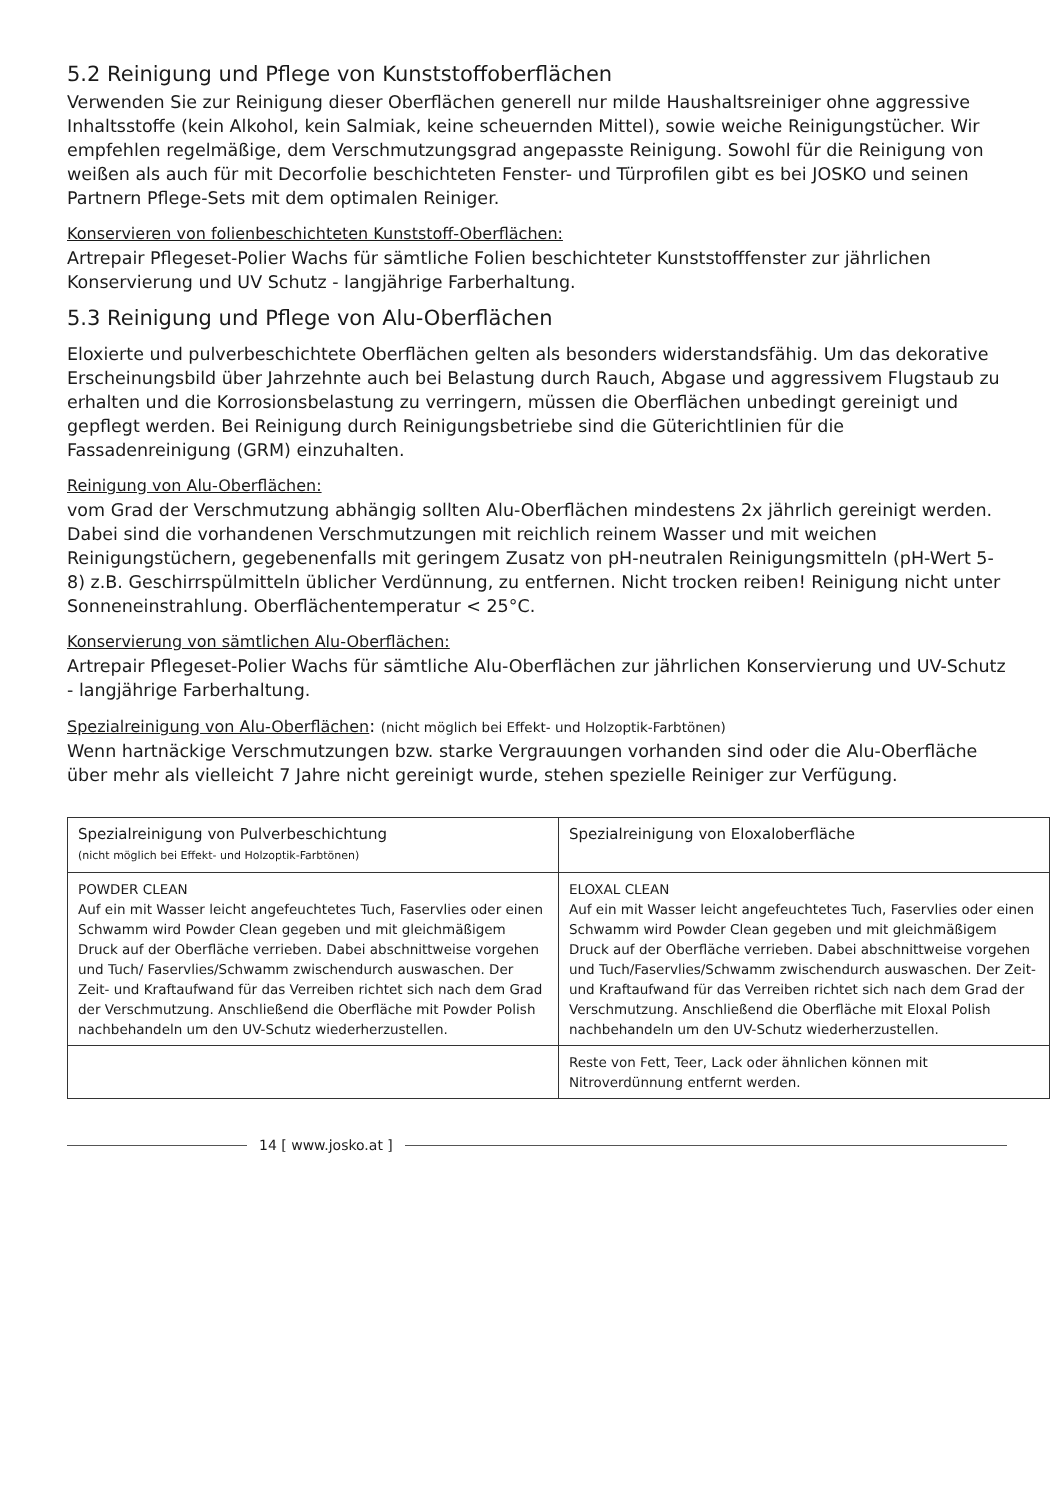5.2 Reinigung und Pflege von Kunststoffoberflächen
Verwenden Sie zur Reinigung dieser Oberflächen generell nur milde Haushaltsreiniger ohne aggressive Inhaltsstoffe (kein Alkohol, kein Salmiak, keine scheuernden Mittel), sowie weiche Reinigungstücher. Wir empfehlen regelmäßige, dem Verschmutzungsgrad angepasste Reinigung. Sowohl für die Reinigung von weißen als auch für mit Decorfolie beschichteten Fenster- und Türprofilen gibt es bei JOSKO und seinen Partnern Pflege-Sets mit dem optimalen Reiniger.
Konservieren von folienbeschichteten Kunststoff-Oberflächen:
Artrepair Pflegeset-Polier Wachs für sämtliche Folien beschichteter Kunststofffenster zur jährlichen Konservierung und UV Schutz - langjährige Farberhaltung.
5.3 Reinigung und Pflege von Alu-Oberflächen
Eloxierte und pulverbeschichtete Oberflächen gelten als besonders widerstandsfähig. Um das dekorative Erscheinungsbild über Jahrzehnte auch bei Belastung durch Rauch, Abgase und aggressivem Flugstaub zu erhalten und die Korrosionsbelastung zu verringern, müssen die Oberflächen unbedingt gereinigt und gepflegt werden. Bei Reinigung durch Reinigungsbetriebe sind die Güterichtlinien für die Fassadenreinigung (GRM) einzuhalten.
Reinigung von Alu-Oberflächen:
vom Grad der Verschmutzung abhängig sollten Alu-Oberflächen mindestens 2x jährlich gereinigt werden. Dabei sind die vorhandenen Verschmutzungen mit reichlich reinem Wasser und mit weichen Reinigungstüchern, gegebenenfalls mit geringem Zusatz von pH-neutralen Reinigungsmitteln (pH-Wert 5-8) z.B. Geschirrspülmitteln üblicher Verdünnung, zu entfernen. Nicht trocken reiben! Reinigung nicht unter Sonneneinstrahlung. Oberflächentemperatur < 25°C.
Konservierung von sämtlichen Alu-Oberflächen:
Artrepair Pflegeset-Polier Wachs für sämtliche Alu-Oberflächen zur jährlichen Konservierung und UV-Schutz - langjährige Farberhaltung.
Spezialreinigung von Alu-Oberflächen: (nicht möglich bei Effekt- und Holzoptik-Farbtönen)
Wenn hartnäckige Verschmutzungen bzw. starke Vergrauungen vorhanden sind oder die Alu-Oberfläche über mehr als vielleicht 7 Jahre nicht gereinigt wurde, stehen spezielle Reiniger zur Verfügung.
| Spezialreinigung von Pulverbeschichtung (nicht möglich bei Effekt- und Holzoptik-Farbtönen) | Spezialreinigung von Eloxaloberfläche |
| POWDER CLEAN Auf ein mit Wasser leicht angefeuchtetes Tuch, Faservlies oder einen Schwamm wird Powder Clean gegeben und mit gleichmäßigem Druck auf der Oberfläche verrieben. Dabei abschnittweise vorgehen und Tuch/ Faservlies/Schwamm zwischendurch auswaschen. Der Zeit- und Kraftaufwand für das Verreiben richtet sich nach dem Grad der Verschmutzung. Anschließend die Oberfläche mit Powder Polish nachbehandeln um den UV-Schutz wiederherzustellen. | ELOXAL CLEAN Auf ein mit Wasser leicht angefeuchtetes Tuch, Faservlies oder einen Schwamm wird Powder Clean gegeben und mit gleichmäßigem Druck auf der Oberfläche verrieben. Dabei abschnittweise vorgehen und Tuch/Faservlies/Schwamm zwischendurch auswaschen. Der Zeit- und Kraftaufwand für das Verreiben richtet sich nach dem Grad der Verschmutzung. Anschließend die Oberfläche mit Eloxal Polish nachbehandeln um den UV-Schutz wiederherzustellen. |
| | Reste von Fett, Teer, Lack oder ähnlichen können mit Nitroverdünnung entfernt werden. |
14 [ www.josko.at ]